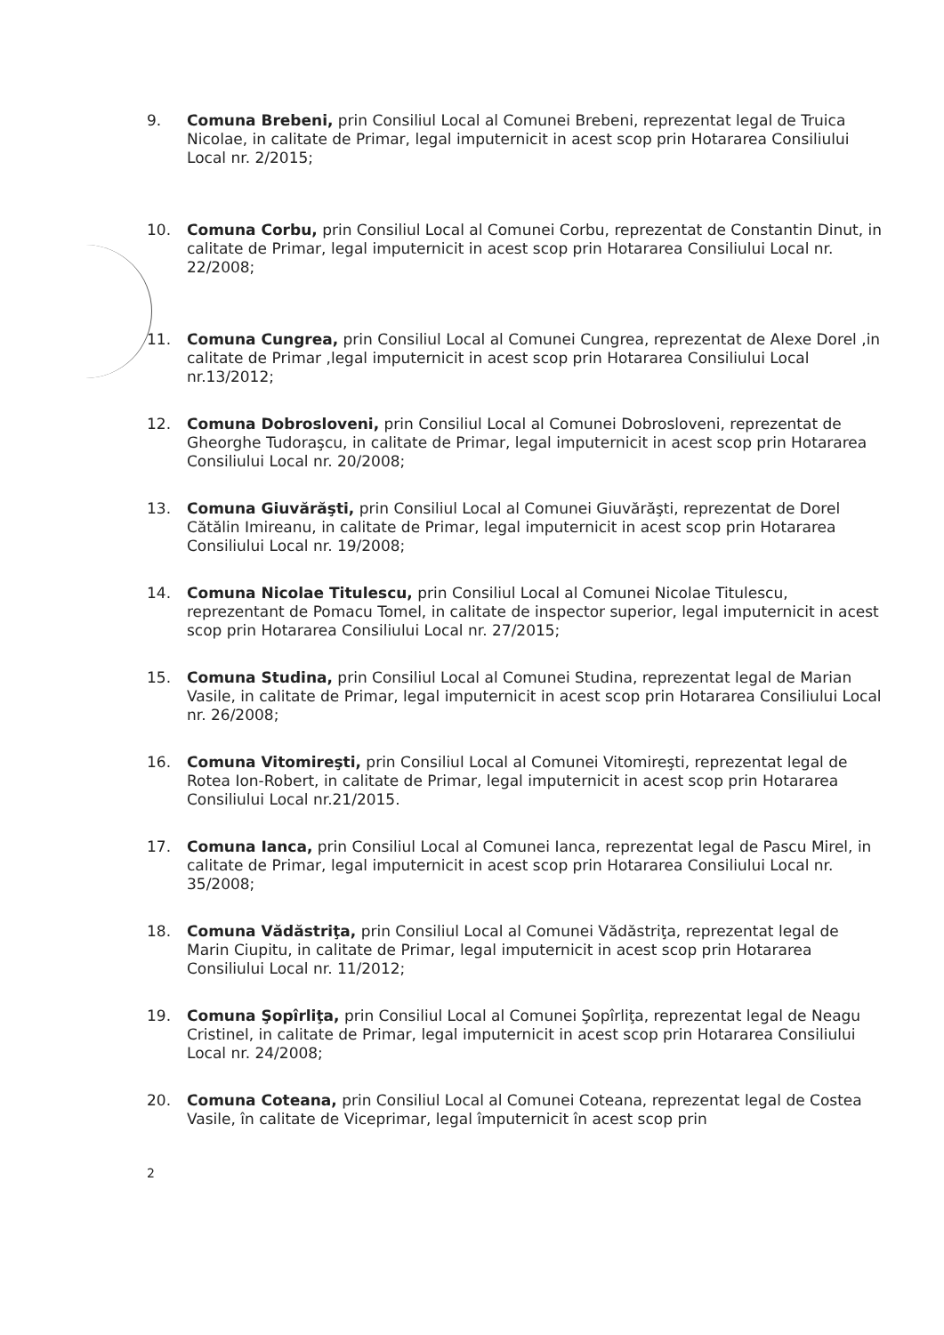9. Comuna Brebeni, prin Consiliul Local al Comunei Brebeni, reprezentat legal de Truica Nicolae, in calitate de Primar, legal imputernicit in acest scop prin Hotararea Consiliului Local nr. 2/2015;
10. Comuna Corbu, prin Consiliul Local al Comunei Corbu, reprezentat de Constantin Dinut, in calitate de Primar, legal imputernicit in acest scop prin Hotararea Consiliului Local nr. 22/2008;
11. Comuna Cungrea, prin Consiliul Local al Comunei Cungrea, reprezentat de Alexe Dorel ,in calitate de Primar ,legal imputernicit in acest scop prin Hotararea Consiliului Local nr.13/2012;
12. Comuna Dobrosloveni, prin Consiliul Local al Comunei Dobrosloveni, reprezentat de Gheorghe Tudoraşcu, in calitate de Primar, legal imputernicit in acest scop prin Hotararea Consiliului Local nr. 20/2008;
13. Comuna Giuvărăşti, prin Consiliul Local al Comunei Giuvărăşti, reprezentat de Dorel Cătălin Imireanu, in calitate de Primar, legal imputernicit in acest scop prin Hotararea Consiliului Local nr. 19/2008;
14. Comuna Nicolae Titulescu, prin Consiliul Local al Comunei Nicolae Titulescu, reprezentant de Pomacu Tomel, in calitate de inspector superior, legal imputernicit in acest scop prin Hotararea Consiliului Local nr. 27/2015;
15. Comuna Studina, prin Consiliul Local al Comunei Studina, reprezentat legal de Marian Vasile, in calitate de Primar, legal imputernicit in acest scop prin Hotararea Consiliului Local nr. 26/2008;
16. Comuna Vitomireşti, prin Consiliul Local al Comunei Vitomireşti, reprezentat legal de Rotea Ion-Robert, in calitate de Primar, legal imputernicit in acest scop prin Hotararea Consiliului Local nr.21/2015.
17. Comuna Ianca, prin Consiliul Local al Comunei Ianca, reprezentat legal de Pascu Mirel, in calitate de Primar, legal imputernicit in acest scop prin Hotararea Consiliului Local nr. 35/2008;
18. Comuna Vădăstriţa, prin Consiliul Local al Comunei Vădăstriţa, reprezentat legal de Marin Ciupitu, in calitate de Primar, legal imputernicit in acest scop prin Hotararea Consiliului Local nr. 11/2012;
19. Comuna Şopîrliţa, prin Consiliul Local al Comunei Şopîrliţa, reprezentat legal de Neagu Cristinel, in calitate de Primar, legal imputernicit in acest scop prin Hotararea Consiliului Local nr. 24/2008;
20. Comuna Coteana, prin Consiliul Local al Comunei Coteana, reprezentat legal de Costea Vasile, în calitate de Viceprimar, legal împuternicit în acest scop prin
2